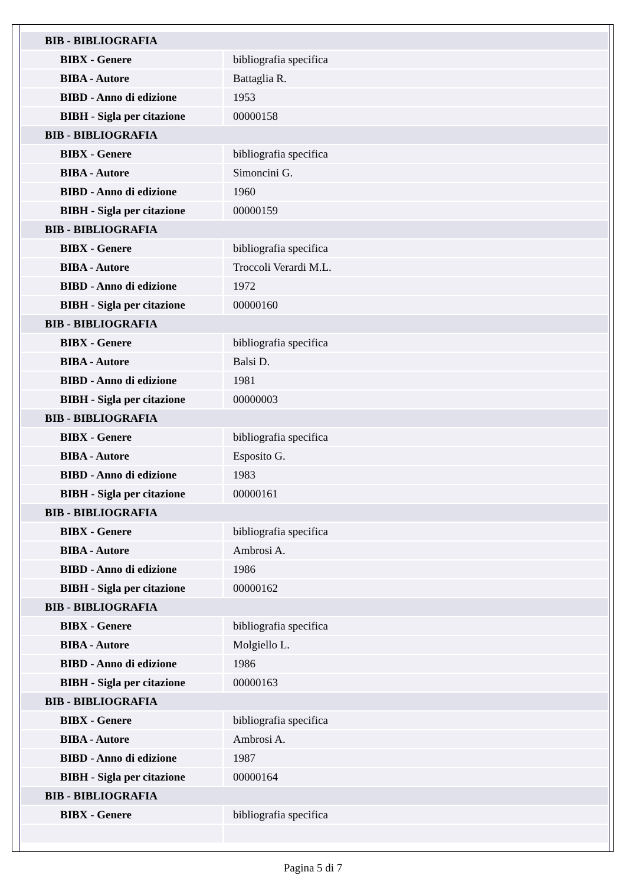| BIB - BIBLIOGRAFIA | |
| BIBX - Genere | bibliografia specifica |
| BIBA - Autore | Battaglia R. |
| BIBD - Anno di edizione | 1953 |
| BIBH - Sigla per citazione | 00000158 |
| BIB - BIBLIOGRAFIA | |
| BIBX - Genere | bibliografia specifica |
| BIBA - Autore | Simoncini G. |
| BIBD - Anno di edizione | 1960 |
| BIBH - Sigla per citazione | 00000159 |
| BIB - BIBLIOGRAFIA | |
| BIBX - Genere | bibliografia specifica |
| BIBA - Autore | Troccoli Verardi M.L. |
| BIBD - Anno di edizione | 1972 |
| BIBH - Sigla per citazione | 00000160 |
| BIB - BIBLIOGRAFIA | |
| BIBX - Genere | bibliografia specifica |
| BIBA - Autore | Balsi D. |
| BIBD - Anno di edizione | 1981 |
| BIBH - Sigla per citazione | 00000003 |
| BIB - BIBLIOGRAFIA | |
| BIBX - Genere | bibliografia specifica |
| BIBA - Autore | Esposito G. |
| BIBD - Anno di edizione | 1983 |
| BIBH - Sigla per citazione | 00000161 |
| BIB - BIBLIOGRAFIA | |
| BIBX - Genere | bibliografia specifica |
| BIBA - Autore | Ambrosi A. |
| BIBD - Anno di edizione | 1986 |
| BIBH - Sigla per citazione | 00000162 |
| BIB - BIBLIOGRAFIA | |
| BIBX - Genere | bibliografia specifica |
| BIBA - Autore | Molgiello L. |
| BIBD - Anno di edizione | 1986 |
| BIBH - Sigla per citazione | 00000163 |
| BIB - BIBLIOGRAFIA | |
| BIBX - Genere | bibliografia specifica |
| BIBA - Autore | Ambrosi A. |
| BIBD - Anno di edizione | 1987 |
| BIBH - Sigla per citazione | 00000164 |
| BIB - BIBLIOGRAFIA | |
| BIBX - Genere | bibliografia specifica |
Pagina 5 di 7